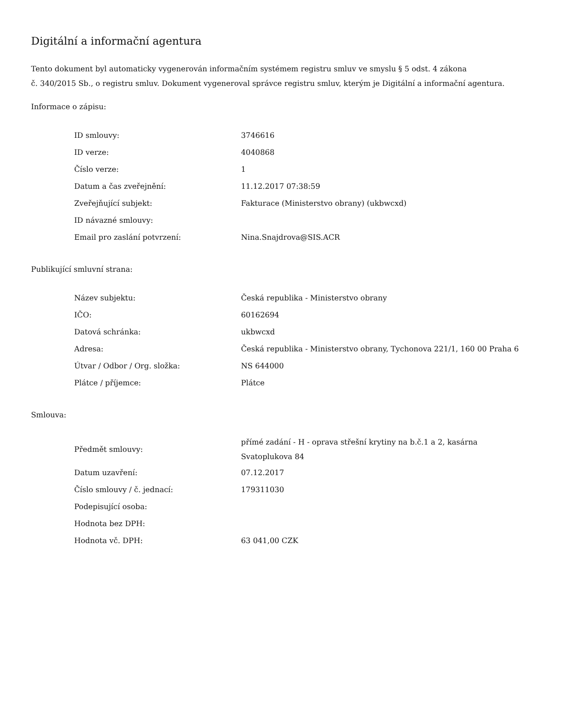Digitální a informační agentura
Tento dokument byl automaticky vygenerován informačním systémem registru smluv ve smyslu § 5 odst. 4 zákona
č. 340/2015 Sb., o registru smluv. Dokument vygeneroval správce registru smluv, kterým je Digitální a informační agentura.
Informace o zápisu:
| ID smlouvy: | 3746616 |
| ID verze: | 4040868 |
| Číslo verze: | 1 |
| Datum a čas zveřejnění: | 11.12.2017 07:38:59 |
| Zveřejňující subjekt: | Fakturace (Ministerstvo obrany) (ukbwcxd) |
| ID návazné smlouvy: | |
| Email pro zaslání potvrzení: | Nina.Snajdrova@SIS.ACR |
Publikující smluvní strana:
| Název subjektu: | Česká republika - Ministerstvo obrany |
| IČO: | 60162694 |
| Datová schránka: | ukbwcxd |
| Adresa: | Česká republika - Ministerstvo obrany, Tychonova 221/1, 160 00 Praha 6 |
| Útvar / Odbor / Org. složka: | NS 644000 |
| Plátce / příjemce: | Plátce |
Smlouva:
| Předmět smlouvy: | přímé zadání - H - oprava střešní krytiny na b.č.1 a 2, kasárna Svatoplukova 84 |
| Datum uzavření: | 07.12.2017 |
| Číslo smlouvy / č. jednací: | 179311030 |
| Podepisující osoba: | |
| Hodnota bez DPH: | |
| Hodnota vč. DPH: | 63 041,00 CZK |